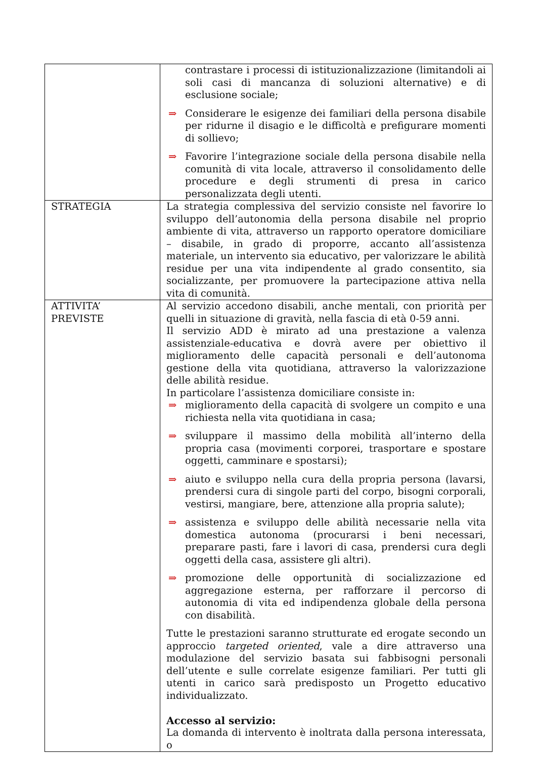| | contrastare i processi di istituzionalizzazione (limitandoli ai soli casi di mancanza di soluzioni alternative) e di esclusione sociale; ⇒ Considerare le esigenze dei familiari della persona disabile per ridurne il disagio e le difficoltà e prefigurare momenti di sollievo; ⇒ Favorire l’integrazione sociale della persona disabile nella comunità di vita locale, attraverso il consolidamento delle procedure e degli strumenti di presa in carico personalizzata degli utenti. |
| STRATEGIA | La strategia complessiva del servizio consiste nel favorire lo sviluppo dell’autonomia della persona disabile nel proprio ambiente di vita, attraverso un rapporto operatore domiciliare – disabile, in grado di proporre, accanto all’assistenza materiale, un intervento sia educativo, per valorizzare le abilità residue per una vita indipendente al grado consentito, sia socializzante, per promuovere la partecipazione attiva nella vita di comunità. |
| ATTIVITA’ PREVISTE | Al servizio accedono disabili, anche mentali, con priorità per quelli in situazione di gravità, nella fascia di età 0-59 anni. Il servizio ADD è mirato ad una prestazione a valenza assistenziale-educativa e dovrà avere per obiettivo il miglioramento delle capacità personali e dell’autonoma gestione della vita quotidiana, attraverso la valorizzazione delle abilità residue. In particolare l’assistenza domiciliare consiste in: ⇒ miglioramento della capacità di svolgere un compito e una richiesta nella vita quotidiana in casa; ⇒ sviluppare il massimo della mobilità all’interno della propria casa (movimenti corporei, trasportare e spostare oggetti, camminare e spostarsi); ⇒ aiuto e sviluppo nella cura della propria persona (lavarsi, prendersi cura di singole parti del corpo, bisogni corporali, vestirsi, mangiare, bere, attenzione alla propria salute); ⇒ assistenza e sviluppo delle abilità necessarie nella vita domestica autonoma (procurarsi i beni necessari, preparare pasti, fare i lavori di casa, prendersi cura degli oggetti della casa, assistere gli altri). ⇒ promozione delle opportunità di socializzazione ed aggregazione esterna, per rafforzare il percorso di autonomia di vita ed indipendenza globale della persona con disabilità. Tutte le prestazioni saranno strutturate ed erogate secondo un approccio targeted oriented , vale a dire attraverso una modulazione del servizio basata sui fabbisogni personali dell’utente e sulle correlate esigenze familiari. Per tutti gli utenti in carico sarà predisposto un Progetto educativo individualizzato. Accesso al servizio: La domanda di intervento è inoltrata dalla persona interessata, o |